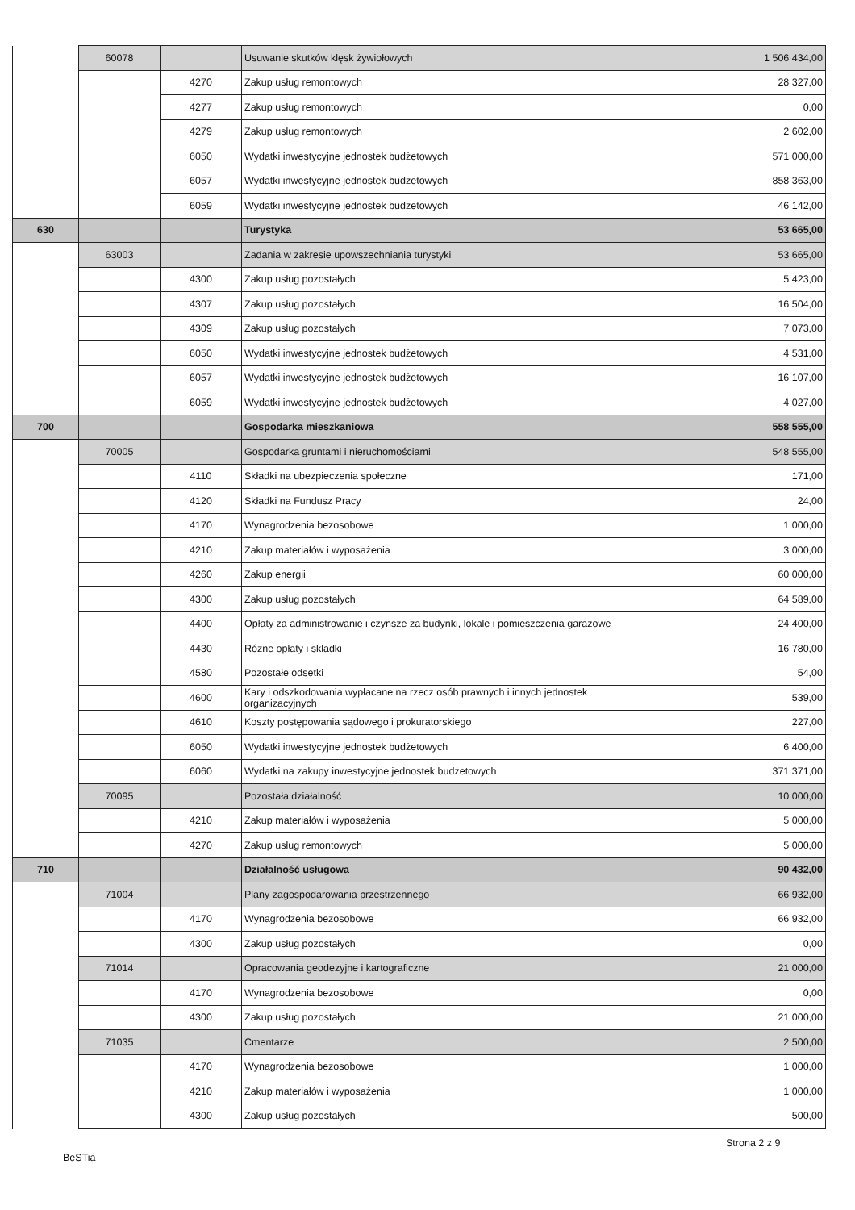| | 60078 | | Usuwanie skutków klęsk żywiołowych | 1 506 434,00 |
| | | 4270 | Zakup usług remontowych | 28 327,00 |
| | | 4277 | Zakup usług remontowych | 0,00 |
| | | 4279 | Zakup usług remontowych | 2 602,00 |
| | | 6050 | Wydatki inwestycyjne jednostek budżetowych | 571 000,00 |
| | | 6057 | Wydatki inwestycyjne jednostek budżetowych | 858 363,00 |
| | | 6059 | Wydatki inwestycyjne jednostek budżetowych | 46 142,00 |
| 630 | | | Turystyka | 53 665,00 |
| | 63003 | | Zadania w zakresie upowszechniania turystyki | 53 665,00 |
| | | 4300 | Zakup usług pozostałych | 5 423,00 |
| | | 4307 | Zakup usług pozostałych | 16 504,00 |
| | | 4309 | Zakup usług pozostałych | 7 073,00 |
| | | 6050 | Wydatki inwestycyjne jednostek budżetowych | 4 531,00 |
| | | 6057 | Wydatki inwestycyjne jednostek budżetowych | 16 107,00 |
| | | 6059 | Wydatki inwestycyjne jednostek budżetowych | 4 027,00 |
| 700 | | | Gospodarka mieszkaniowa | 558 555,00 |
| | 70005 | | Gospodarka gruntami i nieruchomościami | 548 555,00 |
| | | 4110 | Składki na ubezpieczenia społeczne | 171,00 |
| | | 4120 | Składki na Fundusz Pracy | 24,00 |
| | | 4170 | Wynagrodzenia bezosobowe | 1 000,00 |
| | | 4210 | Zakup materiałów i wyposażenia | 3 000,00 |
| | | 4260 | Zakup energii | 60 000,00 |
| | | 4300 | Zakup usług pozostałych | 64 589,00 |
| | | 4400 | Opłaty za administrowanie i czynsze za budynki, lokale i pomieszczenia garażowe | 24 400,00 |
| | | 4430 | Różne opłaty i składki | 16 780,00 |
| | | 4580 | Pozostałe odsetki | 54,00 |
| | | 4600 | Kary i odszkodowania wypłacane na rzecz osób prawnych i innych jednostek organizacyjnych | 539,00 |
| | | 4610 | Koszty postępowania sądowego i prokuratorskiego | 227,00 |
| | | 6050 | Wydatki inwestycyjne jednostek budżetowych | 6 400,00 |
| | | 6060 | Wydatki na zakupy inwestycyjne jednostek budżetowych | 371 371,00 |
| | 70095 | | Pozostała działalność | 10 000,00 |
| | | 4210 | Zakup materiałów i wyposażenia | 5 000,00 |
| | | 4270 | Zakup usług remontowych | 5 000,00 |
| 710 | | | Działalność usługowa | 90 432,00 |
| | 71004 | | Plany zagospodarowania przestrzennego | 66 932,00 |
| | | 4170 | Wynagrodzenia bezosobowe | 66 932,00 |
| | | 4300 | Zakup usług pozostałych | 0,00 |
| | 71014 | | Opracowania geodezyjne i kartograficzne | 21 000,00 |
| | | 4170 | Wynagrodzenia bezosobowe | 0,00 |
| | | 4300 | Zakup usług pozostałych | 21 000,00 |
| | 71035 | | Cmentarze | 2 500,00 |
| | | 4170 | Wynagrodzenia bezosobowe | 1 000,00 |
| | | 4210 | Zakup materiałów i wyposażenia | 1 000,00 |
| | | 4300 | Zakup usług pozostałych | 500,00 |
Strona 2 z 9
BeSTia